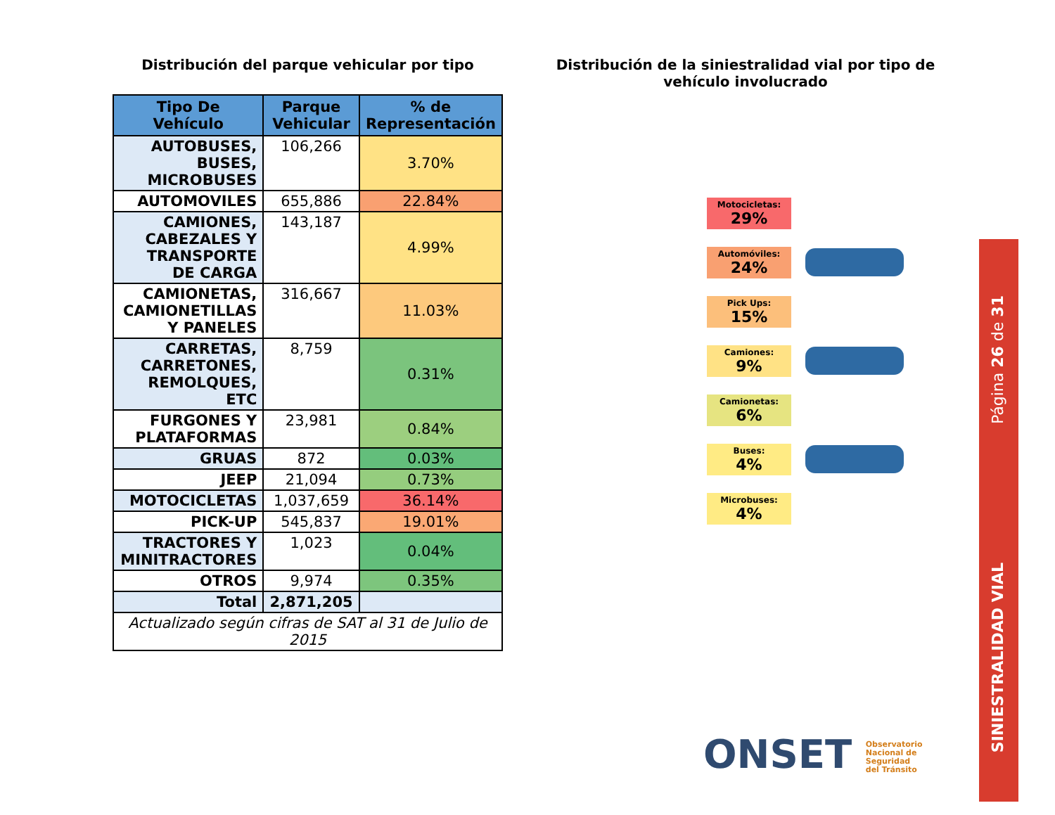Distribución del parque vehicular por tipo
| Tipo De Vehículo | Parque Vehicular | % de Representación |
| --- | --- | --- |
| AUTOBUSES, BUSES, MICROBUSES | 106,266 | 3.70% |
| AUTOMOVILES | 655,886 | 22.84% |
| CAMIONES, CABEZALES Y TRANSPORTE DE CARGA | 143,187 | 4.99% |
| CAMIONETAS, CAMIONETILLAS Y PANELES | 316,667 | 11.03% |
| CARRETAS, CARRETONES, REMOLQUES, ETC | 8,759 | 0.31% |
| FURGONES Y PLATAFORMAS | 23,981 | 0.84% |
| GRUAS | 872 | 0.03% |
| JEEP | 21,094 | 0.73% |
| MOTOCICLETAS | 1,037,659 | 36.14% |
| PICK-UP | 545,837 | 19.01% |
| TRACTORES Y MINITRACTORES | 1,023 | 0.04% |
| OTROS | 9,974 | 0.35% |
| Total | 2,871,205 | |
| Actualizado según cifras de SAT al 31 de Julio de 2015 | | |
Distribución de la siniestralidad vial por tipo de vehículo involucrado
Motocicletas:
29%
Automóviles:
24%
Pick Ups:
15%
Camiones:
9%
Camionetas:
6%
Buses:
4%
Microbuses:
4%
Página 26 de 31
SINIESTRALIDAD VIAL
ONSET Observatorio
Nacional de
Seguridad
del Tránsito